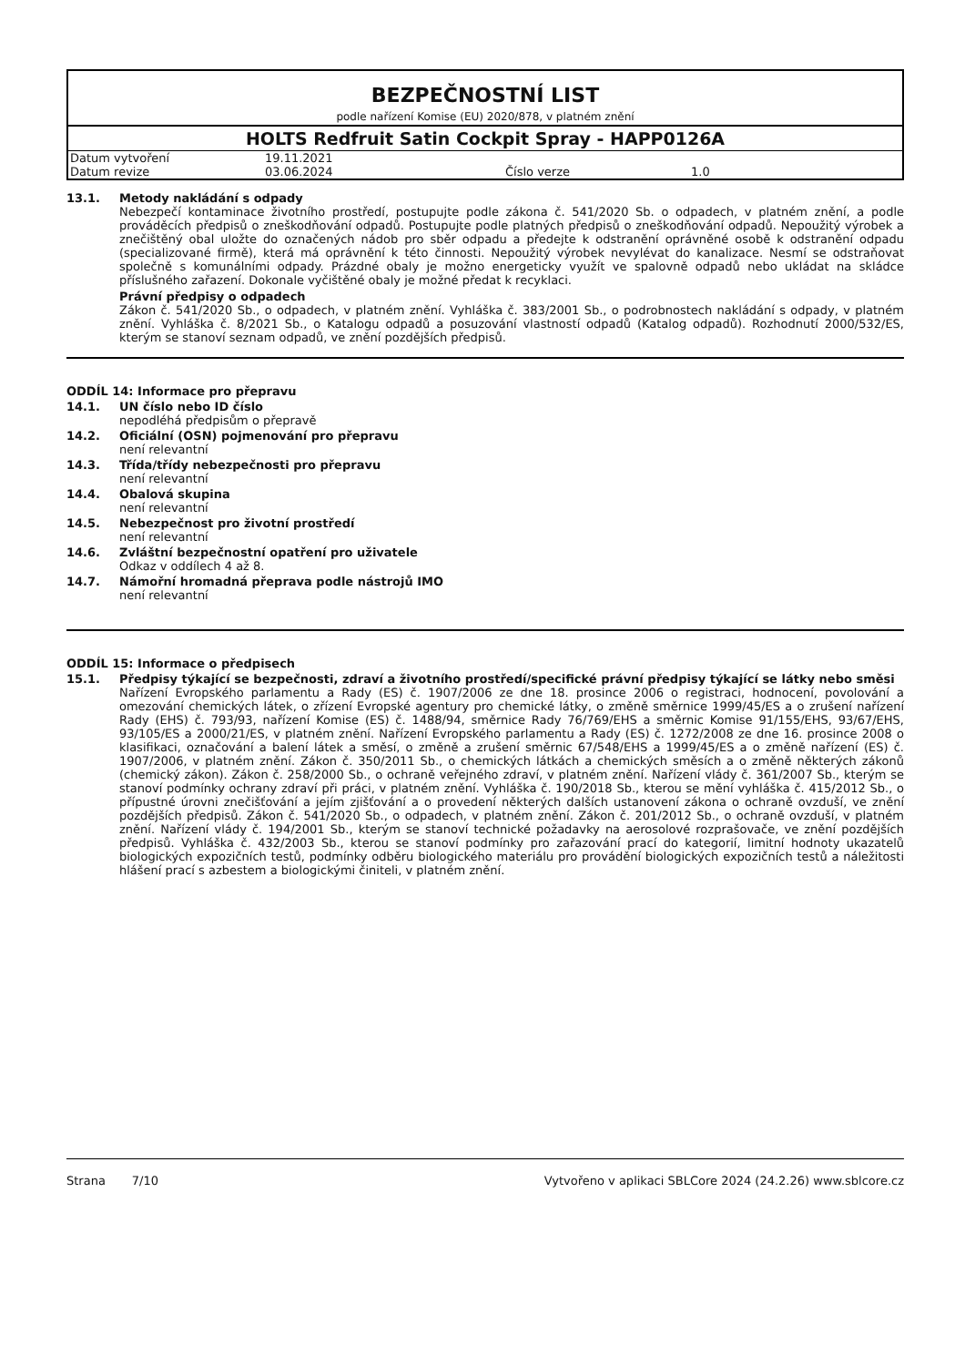BEZPEČNOSTNÍ LIST
podle nařízení Komise (EU) 2020/878, v platném znění
HOLTS Redfruit Satin Cockpit Spray - HAPP0126A
| Datum vytvoření | 19.11.2021 | | |
| Datum revize | 03.06.2024 | Číslo verze | 1.0 |
13.1. Metody nakládání s odpady
Nebezpečí kontaminace životního prostředí, postupujte podle zákona č. 541/2020 Sb. o odpadech, v platném znění, a podle prováděcích předpisů o zneškodňování odpadů. Postupujte podle platných předpisů o zneškodňování odpadů. Nepoužitý výrobek a znečištěný obal uložte do označených nádob pro sběr odpadu a předejte k odstranění oprávněné osobě k odstranění odpadu (specializované firmě), která má oprávnění k této činnosti. Nepoužitý výrobek nevylévat do kanalizace. Nesmí se odstraňovat společně s komunálními odpady. Prázdné obaly je možno energeticky využít ve spalovně odpadů nebo ukládat na skládce příslušného zařazení. Dokonale vyčištěné obaly je možné předat k recyklaci.
Právní předpisy o odpadech
Zákon č. 541/2020 Sb., o odpadech, v platném znění. Vyhláška č. 383/2001 Sb., o podrobnostech nakládání s odpady, v platném znění. Vyhláška č. 8/2021 Sb., o Katalogu odpadů a posuzování vlastností odpadů (Katalog odpadů). Rozhodnutí 2000/532/ES, kterým se stanoví seznam odpadů, ve znění pozdějších předpisů.
ODDÍL 14: Informace pro přepravu
14.1. UN číslo nebo ID číslo
nepodléhá předpisům o přepravě
14.2. Oficiální (OSN) pojmenování pro přepravu
není relevantní
14.3. Třída/třídy nebezpečnosti pro přepravu
není relevantní
14.4. Obalová skupina
není relevantní
14.5. Nebezpečnost pro životní prostředí
není relevantní
14.6. Zvláštní bezpečnostní opatření pro uživatele
Odkaz v oddílech 4 až 8.
14.7. Námořní hromadná přeprava podle nástrojů IMO
není relevantní
ODDÍL 15: Informace o předpisech
15.1. Předpisy týkající se bezpečnosti, zdraví a životního prostředí/specifické právní předpisy týkající se látky nebo směsi
Nařízení Evropského parlamentu a Rady (ES) č. 1907/2006 ze dne 18. prosince 2006 o registraci, hodnocení, povolování a omezování chemických látek, o zřízení Evropské agentury pro chemické látky, o změně směrnice 1999/45/ES a o zrušení nařízení Rady (EHS) č. 793/93, nařízení Komise (ES) č. 1488/94, směrnice Rady 76/769/EHS a směrnic Komise 91/155/EHS, 93/67/EHS, 93/105/ES a 2000/21/ES, v platném znění. Nařízení Evropského parlamentu a Rady (ES) č. 1272/2008 ze dne 16. prosince 2008 o klasifikaci, označování a balení látek a směsí, o změně a zrušení směrnic 67/548/EHS a 1999/45/ES a o změně nařízení (ES) č. 1907/2006, v platném znění. Zákon č. 350/2011 Sb., o chemických látkách a chemických směsích a o změně některých zákonů (chemický zákon). Zákon č. 258/2000 Sb., o ochraně veřejného zdraví, v platném znění. Nařízení vlády č. 361/2007 Sb., kterým se stanoví podmínky ochrany zdraví při práci, v platném znění. Vyhláška č. 190/2018 Sb., kterou se mění vyhláška č. 415/2012 Sb., o přípustné úrovni znečišťování a jejím zjišťování a o provedení některých dalších ustanovení zákona o ochraně ovzduší, ve znění pozdějších předpisů. Zákon č. 541/2020 Sb., o odpadech, v platném znění. Zákon č. 201/2012 Sb., o ochraně ovzduší, v platném znění. Nařízení vlády č. 194/2001 Sb., kterým se stanoví technické požadavky na aerosolové rozprašovače, ve znění pozdějších předpisů. Vyhláška č. 432/2003 Sb., kterou se stanoví podmínky pro zařazování prací do kategorií, limitní hodnoty ukazatelů biologických expozičních testů, podmínky odběru biologického materiálu pro provádění biologických expozičních testů a náležitosti hlášení prací s azbestem a biologickými činiteli, v platném znění.
Strana 7/10 Vytvořeno v aplikaci SBLCore 2024 (24.2.26) www.sblcore.cz